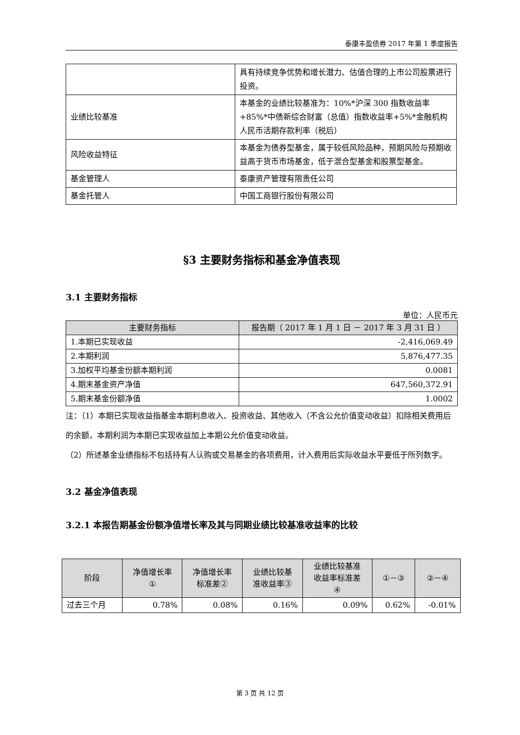泰康丰盈债券 2017 年第 1 季度报告
| | 具有持续竞争优势和增长潜力、估值合理的上市公司股票进行投资。 |
| 业绩比较基准 | 本基金的业绩比较基准为：10%*沪深 300 指数收益率+85%*中债新综合财富（总值）指数收益率+5%*金融机构人民币活期存款利率（税后） |
| 风险收益特征 | 本基金为债券型基金，属于较低风险品种，预期风险与预期收益高于货币市场基金，低于混合型基金和股票型基金。 |
| 基金管理人 | 泰康资产管理有限责任公司 |
| 基金托管人 | 中国工商银行股份有限公司 |
§3 主要财务指标和基金净值表现
3.1 主要财务指标
单位：人民币元
| 主要财务指标 | 报告期（ 2017 年 1 月 1 日 － 2017 年 3 月 31 日 ） |
| --- | --- |
| 1.本期已实现收益 | -2,416,069.49 |
| 2.本期利润 | 5,876,477.35 |
| 3.加权平均基金份额本期利润 | 0.0081 |
| 4.期末基金资产净值 | 647,560,372.91 |
| 5.期末基金份额净值 | 1.0002 |
注：（1）本期已实现收益指基金本期利息收入、投资收益、其他收入（不含公允价值变动收益）扣除相关费用后的余额，本期利润为本期已实现收益加上本期公允价值变动收益。
（2）所述基金业绩指标不包括持有人认购或交易基金的各项费用，计入费用后实际收益水平要低于所列数字。
3.2 基金净值表现
3.2.1 本报告期基金份额净值增长率及其与同期业绩比较基准收益率的比较
| 阶段 | 净值增长率 ① | 净值增长率 标准差② | 业绩比较基 准收益率③ | 业绩比较基准 收益率标准差 ④ | ①－③ | ②－④ |
| --- | --- | --- | --- | --- | --- | --- |
| 过去三个月 | 0.78% | 0.08% | 0.16% | 0.09% | 0.62% | -0.01% |
第 3 页 共 12 页